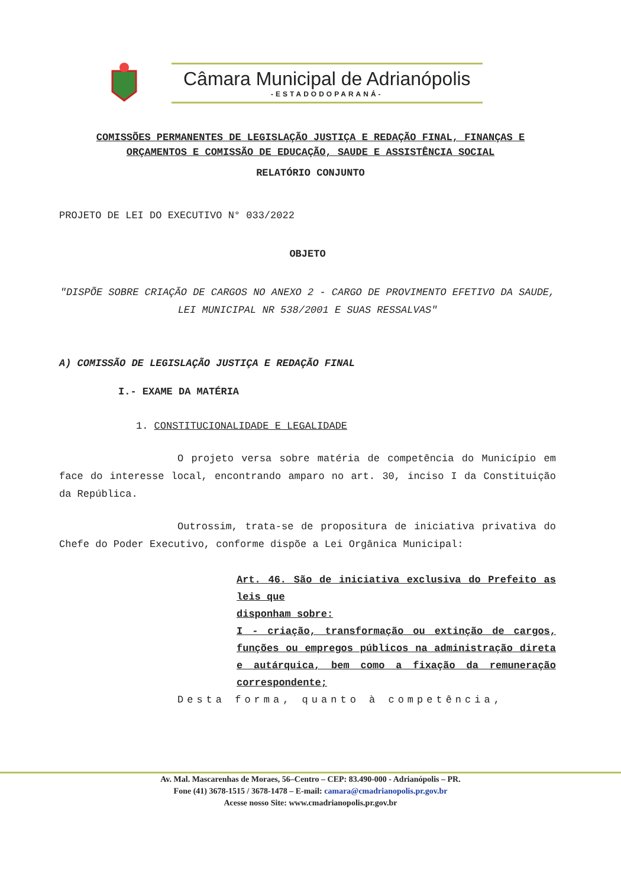Câmara Municipal de Adrianópolis
-ESTADODOPARANÁ-
COMISSÕES PERMANENTES DE LEGISLAÇÃO JUSTIÇA E REDAÇÃO FINAL, FINANÇAS E ORÇAMENTOS E COMISSÃO DE EDUCAÇÃO, SAUDE E ASSISTÊNCIA SOCIAL
RELATÓRIO CONJUNTO
PROJETO DE LEI DO EXECUTIVO N° 033/2022
OBJETO
"DISPÕE SOBRE CRIAÇÃO DE CARGOS NO ANEXO 2 - CARGO DE PROVIMENTO EFETIVO DA SAUDE, LEI MUNICIPAL NR 538/2001 E SUAS RESSALVAS"
A) COMISSÃO DE LEGISLAÇÃO JUSTIÇA E REDAÇÃO FINAL
I.- EXAME DA MATÉRIA
1. CONSTITUCIONALIDADE E LEGALIDADE
O projeto versa sobre matéria de competência do Município em face do interesse local, encontrando amparo no art. 30, inciso I da Constituição da República.
Outrossim, trata-se de propositura de iniciativa privativa do Chefe do Poder Executivo, conforme dispõe a Lei Orgânica Municipal:
Art. 46. São de iniciativa exclusiva do Prefeito as leis que
disponham sobre:
I - criação, transformação ou extinção de cargos, funções ou empregos públicos na administração direta e autárquica, bem como a fixação da remuneração correspondente;
Desta forma, quanto à competência,
Av. Mal. Mascarenhas de Moraes, 56–Centro – CEP: 83.490-000 - Adrianópolis – PR.
Fone (41) 3678-1515 / 3678-1478 – E-mail: camara@cmadrianopolis.pr.gov.br
Acesse nosso Site: www.cmadrianopolis.pr.gov.br